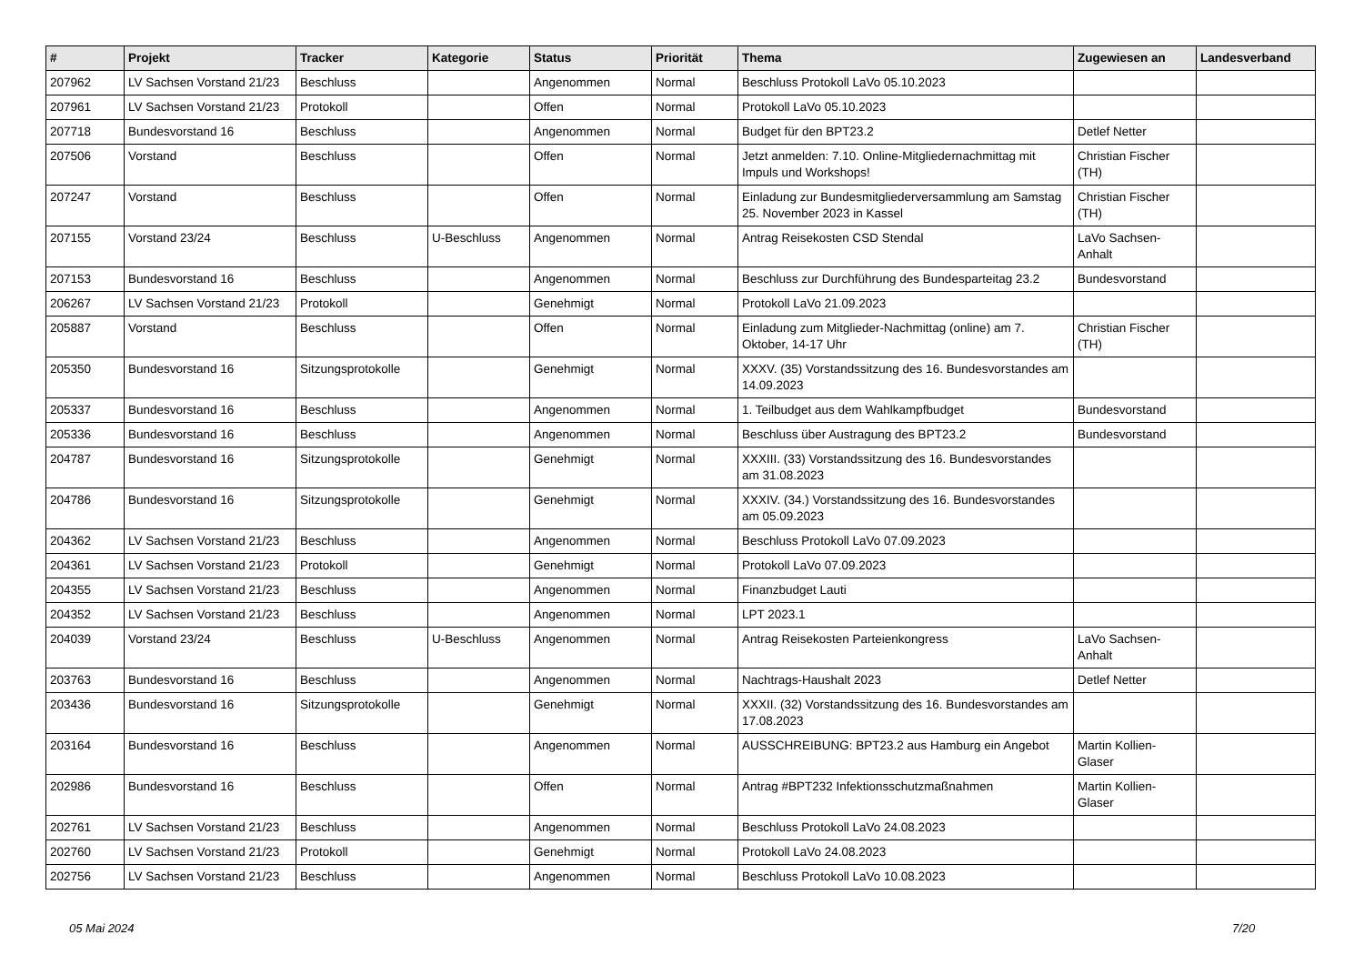| # | Projekt | Tracker | Kategorie | Status | Priorität | Thema | Zugewiesen an | Landesverband |
| --- | --- | --- | --- | --- | --- | --- | --- | --- |
| 207962 | LV Sachsen Vorstand 21/23 | Beschluss | | Angenommen | Normal | Beschluss Protokoll LaVo 05.10.2023 | | |
| 207961 | LV Sachsen Vorstand 21/23 | Protokoll | | Offen | Normal | Protokoll LaVo 05.10.2023 | | |
| 207718 | Bundesvorstand 16 | Beschluss | | Angenommen | Normal | Budget für den BPT23.2 | Detlef Netter | |
| 207506 | Vorstand | Beschluss | | Offen | Normal | Jetzt anmelden: 7.10. Online-Mitgliedernachmittag mit Impuls und Workshops! | Christian Fischer (TH) | |
| 207247 | Vorstand | Beschluss | | Offen | Normal | Einladung zur Bundesmitgliederversammlung am Samstag 25. November 2023 in Kassel | Christian Fischer (TH) | |
| 207155 | Vorstand 23/24 | Beschluss | U-Beschluss | Angenommen | Normal | Antrag Reisekosten CSD Stendal | LaVo Sachsen-Anhalt | |
| 207153 | Bundesvorstand 16 | Beschluss | | Angenommen | Normal | Beschluss zur Durchführung des Bundesparteitag 23.2 | Bundesvorstand | |
| 206267 | LV Sachsen Vorstand 21/23 | Protokoll | | Genehmigt | Normal | Protokoll LaVo 21.09.2023 | | |
| 205887 | Vorstand | Beschluss | | Offen | Normal | Einladung zum Mitglieder-Nachmittag (online) am 7. Oktober, 14-17 Uhr | Christian Fischer (TH) | |
| 205350 | Bundesvorstand 16 | Sitzungsprotokolle | | Genehmigt | Normal | XXXV. (35) Vorstandssitzung des 16. Bundesvorstandes am 14.09.2023 | | |
| 205337 | Bundesvorstand 16 | Beschluss | | Angenommen | Normal | 1. Teilbudget aus dem Wahlkampfbudget | Bundesvorstand | |
| 205336 | Bundesvorstand 16 | Beschluss | | Angenommen | Normal | Beschluss über Austragung des BPT23.2 | Bundesvorstand | |
| 204787 | Bundesvorstand 16 | Sitzungsprotokolle | | Genehmigt | Normal | XXXIII. (33) Vorstandssitzung des 16. Bundesvorstandes am 31.08.2023 | | |
| 204786 | Bundesvorstand 16 | Sitzungsprotokolle | | Genehmigt | Normal | XXXIV. (34.) Vorstandssitzung des 16. Bundesvorstandes am 05.09.2023 | | |
| 204362 | LV Sachsen Vorstand 21/23 | Beschluss | | Angenommen | Normal | Beschluss Protokoll LaVo 07.09.2023 | | |
| 204361 | LV Sachsen Vorstand 21/23 | Protokoll | | Genehmigt | Normal | Protokoll LaVo 07.09.2023 | | |
| 204355 | LV Sachsen Vorstand 21/23 | Beschluss | | Angenommen | Normal | Finanzbudget Lauti | | |
| 204352 | LV Sachsen Vorstand 21/23 | Beschluss | | Angenommen | Normal | LPT 2023.1 | | |
| 204039 | Vorstand 23/24 | Beschluss | U-Beschluss | Angenommen | Normal | Antrag Reisekosten Parteienkongress | LaVo Sachsen-Anhalt | |
| 203763 | Bundesvorstand 16 | Beschluss | | Angenommen | Normal | Nachtrags-Haushalt 2023 | Detlef Netter | |
| 203436 | Bundesvorstand 16 | Sitzungsprotokolle | | Genehmigt | Normal | XXXII. (32) Vorstandssitzung des 16. Bundesvorstandes am 17.08.2023 | | |
| 203164 | Bundesvorstand 16 | Beschluss | | Angenommen | Normal | AUSSCHREIBUNG: BPT23.2 aus Hamburg ein Angebot | Martin Kollien-Glaser | |
| 202986 | Bundesvorstand 16 | Beschluss | | Offen | Normal | Antrag #BPT232 Infektionsschutzmaßnahmen | Martin Kollien-Glaser | |
| 202761 | LV Sachsen Vorstand 21/23 | Beschluss | | Angenommen | Normal | Beschluss Protokoll LaVo 24.08.2023 | | |
| 202760 | LV Sachsen Vorstand 21/23 | Protokoll | | Genehmigt | Normal | Protokoll LaVo 24.08.2023 | | |
| 202756 | LV Sachsen Vorstand 21/23 | Beschluss | | Angenommen | Normal | Beschluss Protokoll LaVo 10.08.2023 | | |
05 Mai 2024 7/20